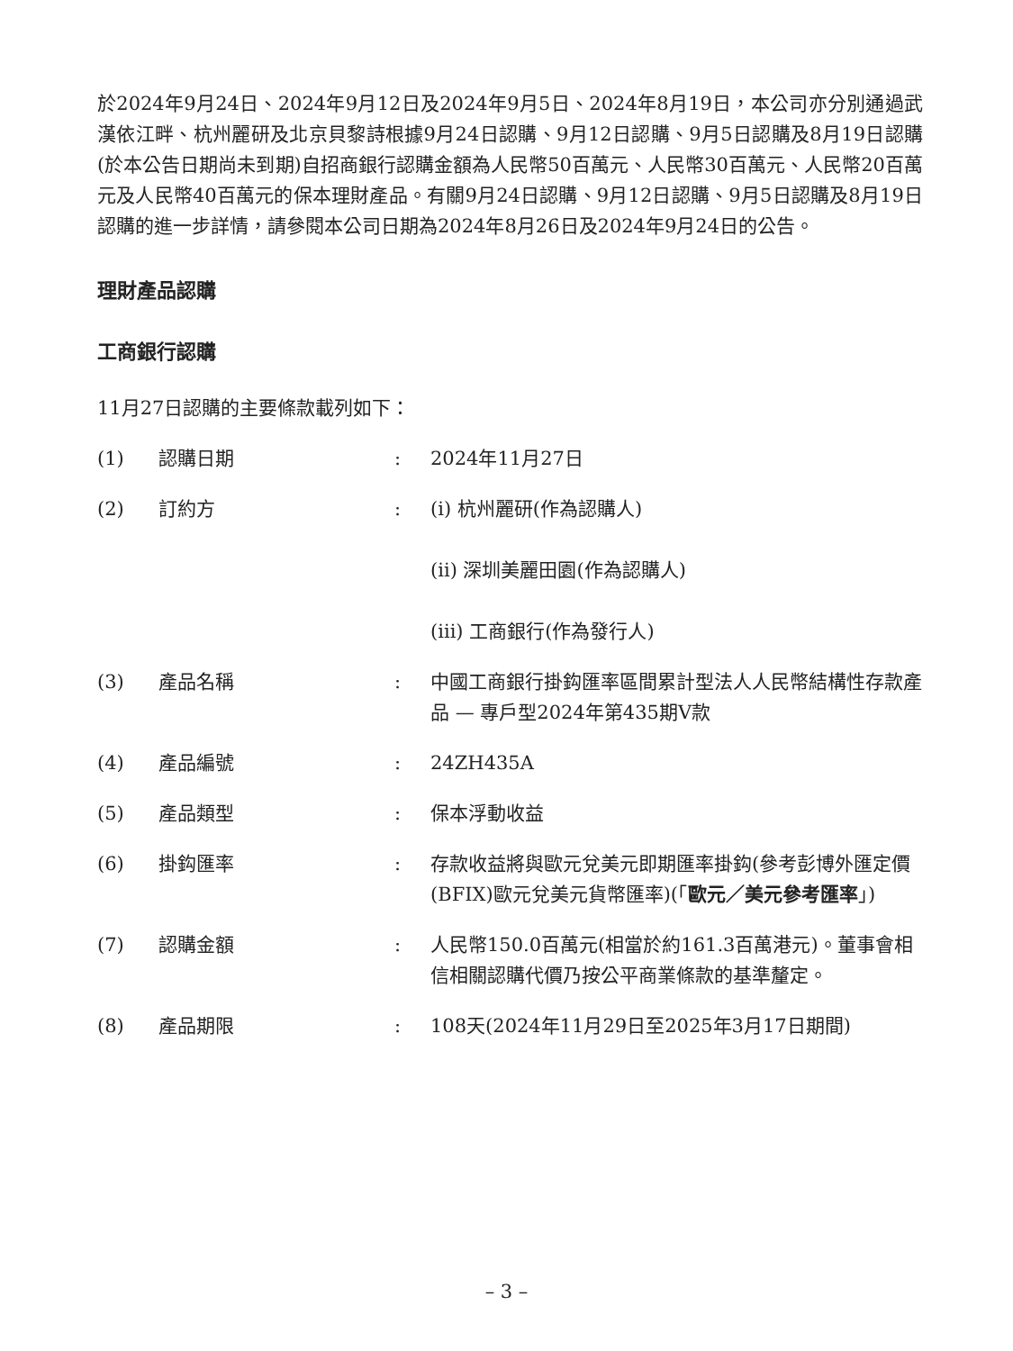於2024年9月24日、2024年9月12日及2024年9月5日、2024年8月19日，本公司亦分別通過武漢依江畔、杭州麗研及北京貝黎詩根據9月24日認購、9月12日認購、9月5日認購及8月19日認購(於本公告日期尚未到期)自招商銀行認購金額為人民幣50百萬元、人民幣30百萬元、人民幣20百萬元及人民幣40百萬元的保本理財產品。有關9月24日認購、9月12日認購、9月5日認購及8月19日認購的進一步詳情，請參閱本公司日期為2024年8月26日及2024年9月24日的公告。
理財產品認購
工商銀行認購
11月27日認購的主要條款載列如下：
| (1) | 認購日期 | : | 2024年11月27日 |
| (2) | 訂約方 | : | (i) 杭州麗研(作為認購人) (ii) 深圳美麗田園(作為認購人) (iii) 工商銀行(作為發行人) |
| (3) | 產品名稱 | : | 中國工商銀行掛鈎匯率區間累計型法人人民幣結構性存款產品 — 專戶型2024年第435期V款 |
| (4) | 產品編號 | : | 24ZH435A |
| (5) | 產品類型 | : | 保本浮動收益 |
| (6) | 掛鈎匯率 | : | 存款收益將與歐元兌美元即期匯率掛鈎(參考彭博外匯定價(BFIX)歐元兌美元貨幣匯率)(「 歐元／美元參考匯率 」) |
| (7) | 認購金額 | : | 人民幣150.0百萬元(相當於約161.3百萬港元)。董事會相信相關認購代價乃按公平商業條款的基準釐定。 |
| (8) | 產品期限 | : | 108天(2024年11月29日至2025年3月17日期間) |
– 3 –